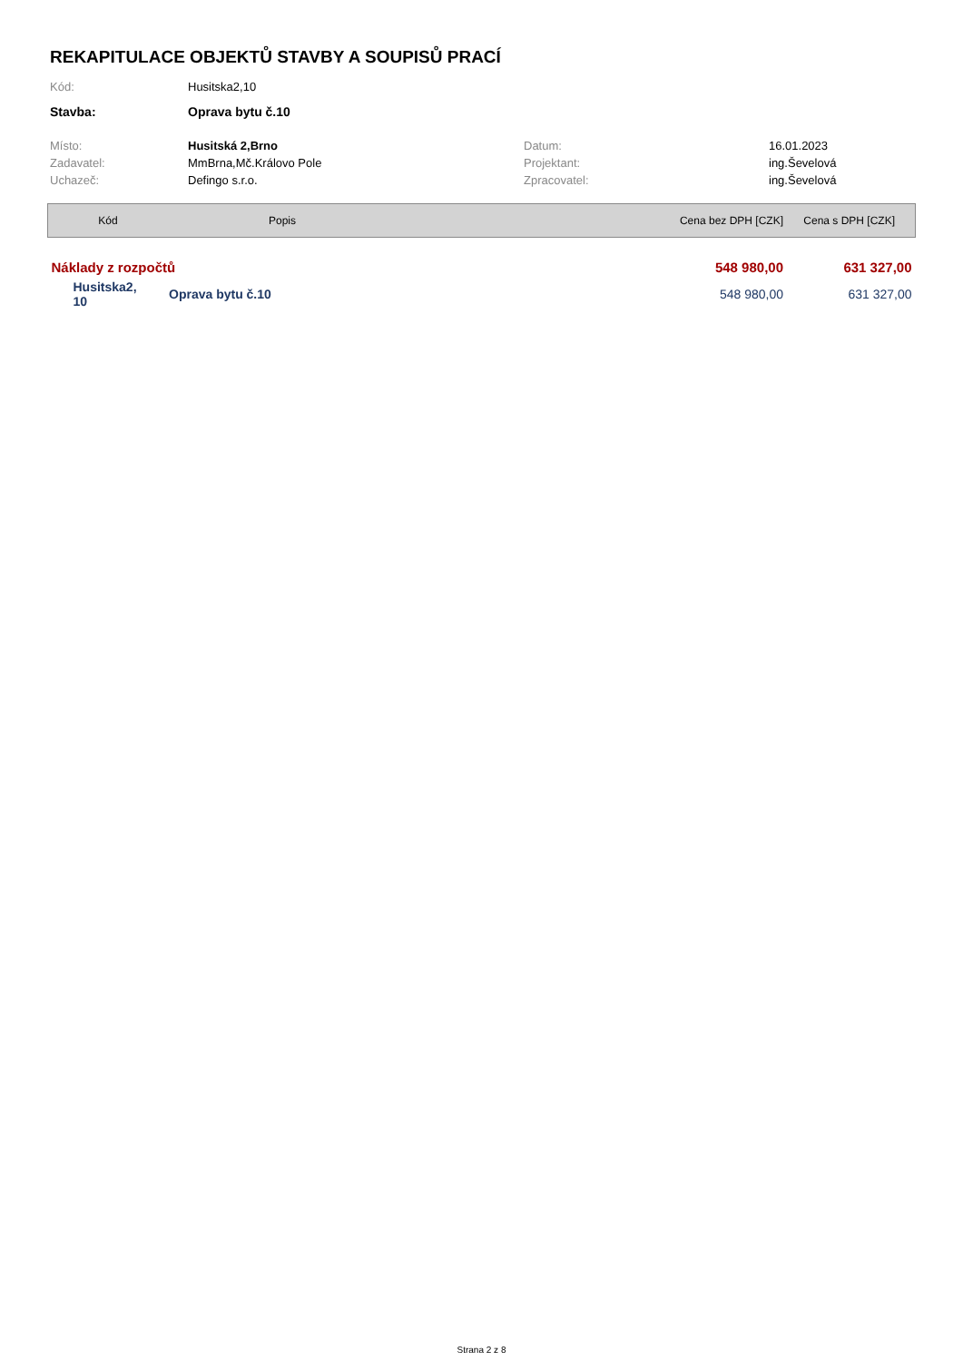REKAPITULACE OBJEKTŮ STAVBY A SOUPISŮ PRACÍ
| Kód: | Husitska2,10 | | |
| Stavba: | Oprava bytu č.10 | | |
| Místo: | Husitská 2,Brno | Datum: | 16.01.2023 |
| Zadavatel: | MmBrna,Mč.Královo Pole | Projektant: | ing.Ševelová |
| Uchazeč: | Defingo s.r.o. | Zpracovatel: | ing.Ševelová |
| Kód | Popis | | Cena bez DPH [CZK] | Cena s DPH [CZK] |
| --- | --- | --- | --- | --- |
| Náklady z rozpočtů | | | 548 980,00 | 631 327,00 |
| Husitska2, 10 | Oprava bytu č.10 | | 548 980,00 | 631 327,00 |
Strana 2 z 8